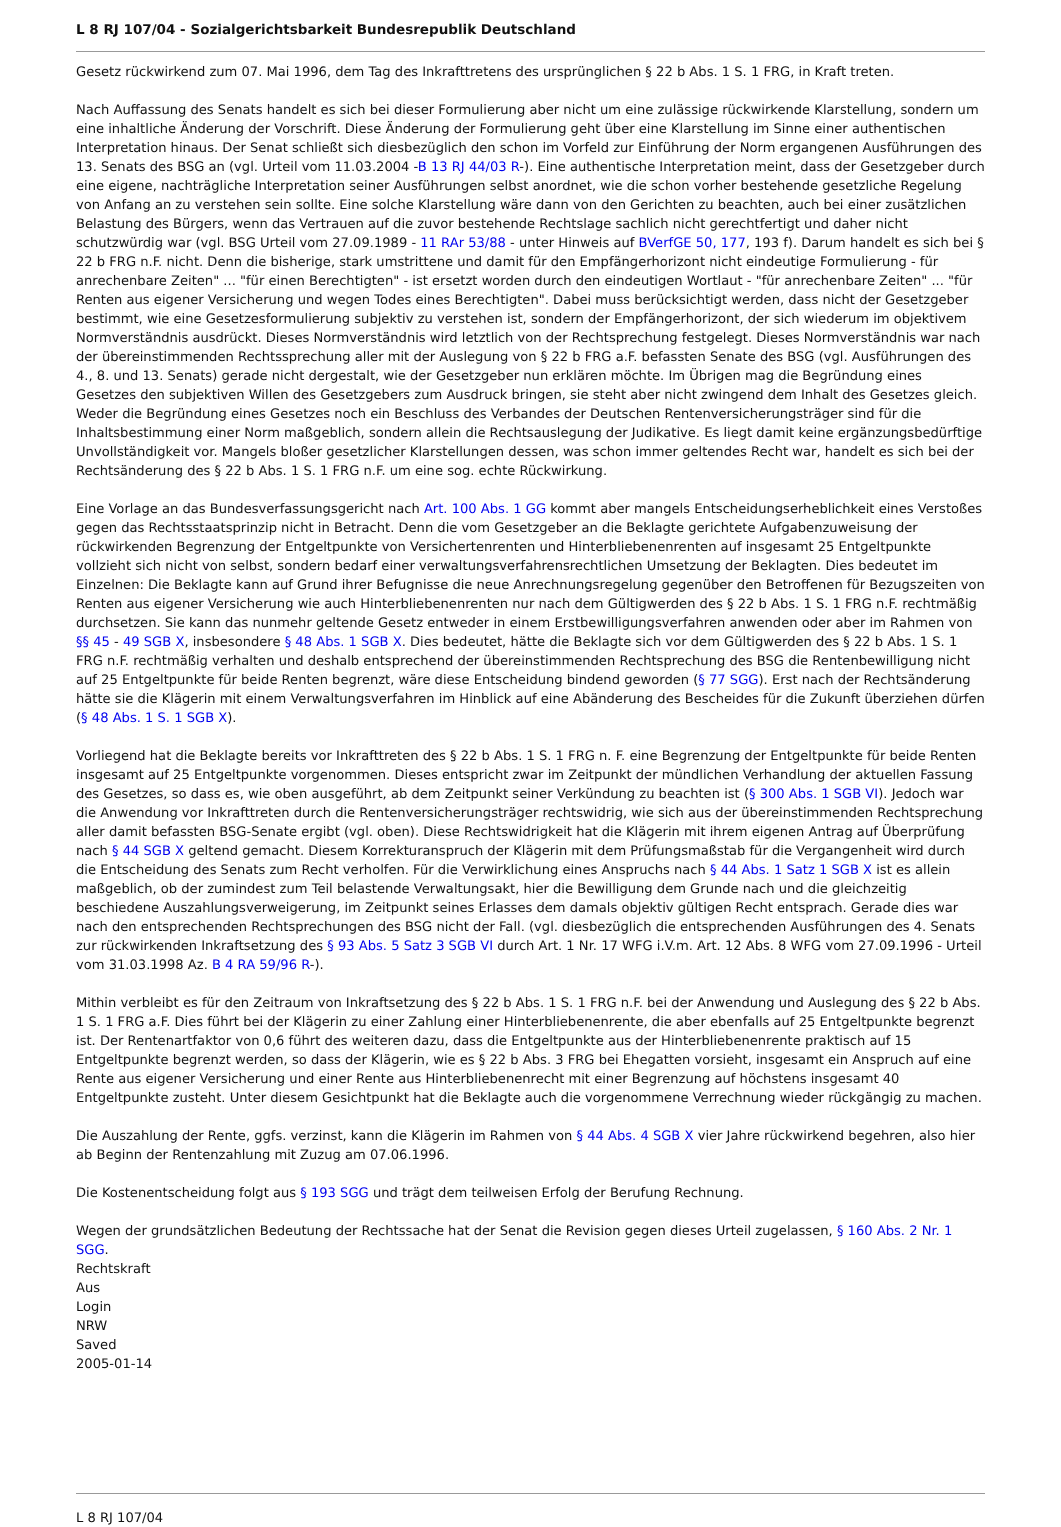L 8 RJ 107/04 - Sozialgerichtsbarkeit Bundesrepublik Deutschland
Gesetz rückwirkend zum 07. Mai 1996, dem Tag des Inkrafttretens des ursprünglichen § 22 b Abs. 1 S. 1 FRG, in Kraft treten.
Nach Auffassung des Senats handelt es sich bei dieser Formulierung aber nicht um eine zulässige rückwirkende Klarstellung, sondern um eine inhaltliche Änderung der Vorschrift. Diese Änderung der Formulierung geht über eine Klarstellung im Sinne einer authentischen Interpretation hinaus. Der Senat schließt sich diesbezüglich den schon im Vorfeld zur Einführung der Norm ergangenen Ausführungen des 13. Senats des BSG an (vgl. Urteil vom 11.03.2004 -B 13 RJ 44/03 R-). Eine authentische Interpretation meint, dass der Gesetzgeber durch eine eigene, nachträgliche Interpretation seiner Ausführungen selbst anordnet, wie die schon vorher bestehende gesetzliche Regelung von Anfang an zu verstehen sein sollte. Eine solche Klarstellung wäre dann von den Gerichten zu beachten, auch bei einer zusätzlichen Belastung des Bürgers, wenn das Vertrauen auf die zuvor bestehende Rechtslage sachlich nicht gerechtfertigt und daher nicht schutzwürdig war (vgl. BSG Urteil vom 27.09.1989 - 11 RAr 53/88 - unter Hinweis auf BVerfGE 50, 177, 193 f). Darum handelt es sich bei § 22 b FRG n.F. nicht. Denn die bisherige, stark umstrittene und damit für den Empfängerhorizont nicht eindeutige Formulierung - für anrechenbare Zeiten" ... "für einen Berechtigten" - ist ersetzt worden durch den eindeutigen Wortlaut - "für anrechenbare Zeiten" ... "für Renten aus eigener Versicherung und wegen Todes eines Berechtigten". Dabei muss berücksichtigt werden, dass nicht der Gesetzgeber bestimmt, wie eine Gesetzesformulierung subjektiv zu verstehen ist, sondern der Empfängerhorizont, der sich wiederum im objektivem Normverständnis ausdrückt. Dieses Normverständnis wird letztlich von der Rechtsprechung festgelegt. Dieses Normverständnis war nach der übereinstimmenden Rechtssprechung aller mit der Auslegung von § 22 b FRG a.F. befassten Senate des BSG (vgl. Ausführungen des 4., 8. und 13. Senats) gerade nicht dergestalt, wie der Gesetzgeber nun erklären möchte. Im Übrigen mag die Begründung eines Gesetzes den subjektiven Willen des Gesetzgebers zum Ausdruck bringen, sie steht aber nicht zwingend dem Inhalt des Gesetzes gleich. Weder die Begründung eines Gesetzes noch ein Beschluss des Verbandes der Deutschen Rentenversicherungsträger sind für die Inhaltsbestimmung einer Norm maßgeblich, sondern allein die Rechtsauslegung der Judikative. Es liegt damit keine ergänzungsbedürftige Unvollständigkeit vor. Mangels bloßer gesetzlicher Klarstellungen dessen, was schon immer geltendes Recht war, handelt es sich bei der Rechtsänderung des § 22 b Abs. 1 S. 1 FRG n.F. um eine sog. echte Rückwirkung.
Eine Vorlage an das Bundesverfassungsgericht nach Art. 100 Abs. 1 GG kommt aber mangels Entscheidungserheblichkeit eines Verstoßes gegen das Rechtsstaatsprinzip nicht in Betracht. Denn die vom Gesetzgeber an die Beklagte gerichtete Aufgabenzuweisung der rückwirkenden Begrenzung der Entgeltpunkte von Versichertenrenten und Hinterbliebenenrenten auf insgesamt 25 Entgeltpunkte vollzieht sich nicht von selbst, sondern bedarf einer verwaltungsverfahrensrechtlichen Umsetzung der Beklagten. Dies bedeutet im Einzelnen: Die Beklagte kann auf Grund ihrer Befugnisse die neue Anrechnungsregelung gegenüber den Betroffenen für Bezugszeiten von Renten aus eigener Versicherung wie auch Hinterbliebenenrenten nur nach dem Gültigwerden des § 22 b Abs. 1 S. 1 FRG n.F. rechtmäßig durchsetzen. Sie kann das nunmehr geltende Gesetz entweder in einem Erstbewilligungsverfahren anwenden oder aber im Rahmen von §§ 45 - 49 SGB X, insbesondere § 48 Abs. 1 SGB X. Dies bedeutet, hätte die Beklagte sich vor dem Gültigwerden des § 22 b Abs. 1 S. 1 FRG n.F. rechtmäßig verhalten und deshalb entsprechend der übereinstimmenden Rechtsprechung des BSG die Rentenbewilligung nicht auf 25 Entgeltpunkte für beide Renten begrenzt, wäre diese Entscheidung bindend geworden (§ 77 SGG). Erst nach der Rechtsänderung hätte sie die Klägerin mit einem Verwaltungsverfahren im Hinblick auf eine Abänderung des Bescheides für die Zukunft überziehen dürfen (§ 48 Abs. 1 S. 1 SGB X).
Vorliegend hat die Beklagte bereits vor Inkrafttreten des § 22 b Abs. 1 S. 1 FRG n. F. eine Begrenzung der Entgeltpunkte für beide Renten insgesamt auf 25 Entgeltpunkte vorgenommen. Dieses entspricht zwar im Zeitpunkt der mündlichen Verhandlung der aktuellen Fassung des Gesetzes, so dass es, wie oben ausgeführt, ab dem Zeitpunkt seiner Verkündung zu beachten ist (§ 300 Abs. 1 SGB VI). Jedoch war die Anwendung vor Inkrafttreten durch die Rentenversicherungsträger rechtswidrig, wie sich aus der übereinstimmenden Rechtsprechung aller damit befassten BSG-Senate ergibt (vgl. oben). Diese Rechtswidrigkeit hat die Klägerin mit ihrem eigenen Antrag auf Überprüfung nach § 44 SGB X geltend gemacht. Diesem Korrekturanspruch der Klägerin mit dem Prüfungsmaßstab für die Vergangenheit wird durch die Entscheidung des Senats zum Recht verholfen. Für die Verwirklichung eines Anspruchs nach § 44 Abs. 1 Satz 1 SGB X ist es allein maßgeblich, ob der zumindest zum Teil belastende Verwaltungsakt, hier die Bewilligung dem Grunde nach und die gleichzeitig beschiedene Auszahlungsverweigerung, im Zeitpunkt seines Erlasses dem damals objektiv gültigen Recht entsprach. Gerade dies war nach den entsprechenden Rechtsprechungen des BSG nicht der Fall. (vgl. diesbezüglich die entsprechenden Ausführungen des 4. Senats zur rückwirkenden Inkraftsetzung des § 93 Abs. 5 Satz 3 SGB VI durch Art. 1 Nr. 17 WFG i.V.m. Art. 12 Abs. 8 WFG vom 27.09.1996 - Urteil vom 31.03.1998 Az. B 4 RA 59/96 R-).
Mithin verbleibt es für den Zeitraum von Inkraftsetzung des § 22 b Abs. 1 S. 1 FRG n.F. bei der Anwendung und Auslegung des § 22 b Abs. 1 S. 1 FRG a.F. Dies führt bei der Klägerin zu einer Zahlung einer Hinterbliebenenrente, die aber ebenfalls auf 25 Entgeltpunkte begrenzt ist. Der Rentenartfaktor von 0,6 führt des weiteren dazu, dass die Entgeltpunkte aus der Hinterbliebenenrente praktisch auf 15 Entgeltpunkte begrenzt werden, so dass der Klägerin, wie es § 22 b Abs. 3 FRG bei Ehegatten vorsieht, insgesamt ein Anspruch auf eine Rente aus eigener Versicherung und einer Rente aus Hinterbliebenenrecht mit einer Begrenzung auf höchstens insgesamt 40 Entgeltpunkte zusteht. Unter diesem Gesichtpunkt hat die Beklagte auch die vorgenommene Verrechnung wieder rückgängig zu machen.
Die Auszahlung der Rente, ggfs. verzinst, kann die Klägerin im Rahmen von § 44 Abs. 4 SGB X vier Jahre rückwirkend begehren, also hier ab Beginn der Rentenzahlung mit Zuzug am 07.06.1996.
Die Kostenentscheidung folgt aus § 193 SGG und trägt dem teilweisen Erfolg der Berufung Rechnung.
Wegen der grundsätzlichen Bedeutung der Rechtssache hat der Senat die Revision gegen dieses Urteil zugelassen, § 160 Abs. 2 Nr. 1 SGG.
Rechtskraft
Aus
Login
NRW
Saved
2005-01-14
L 8 RJ 107/04